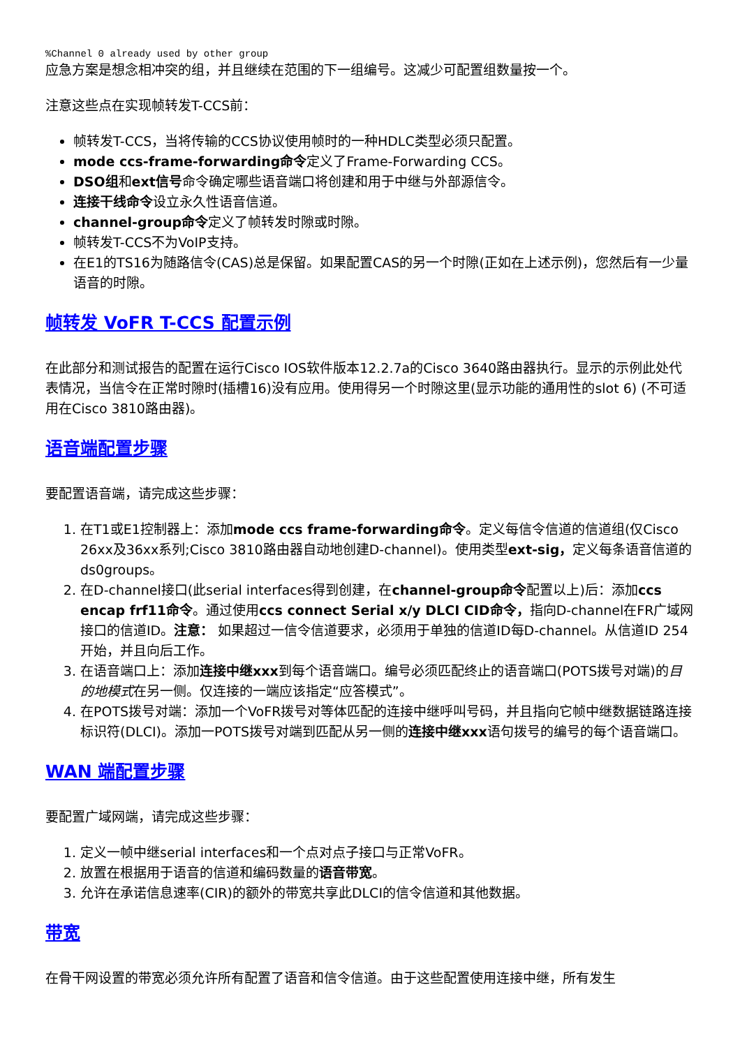%Channel 0 already used by other group
应急方案是想念相冲突的组，并且继续在范围的下一组编号。这减少可配置组数量按一个。
注意这些点在实现帧转发T-CCS前：
帧转发T-CCS，当将传输的CCS协议使用帧时的一种HDLC类型必须只配置。
mode ccs-frame-forwarding命令定义了Frame-Forwarding CCS。
DSO组和ext信号命令确定哪些语音端口将创建和用于中继与外部源信令。
连接干线命令设立永久性语音信道。
channel-group命令定义了帧转发时隙或时隙。
帧转发T-CCS不为VoIP支持。
在E1的TS16为随路信令(CAS)总是保留。如果配置CAS的另一个时隙(正如在上述示例)，您然后有一少量语音的时隙。
帧转发 VoFR T-CCS 配置示例
在此部分和测试报告的配置在运行Cisco IOS软件版本12.2.7a的Cisco 3640路由器执行。显示的示例此处代表情况，当信令在正常时隙时(插槽16)没有应用。使用得另一个时隙这里(显示功能的通用性的slot 6) (不可适用在Cisco 3810路由器)。
语音端配置步骤
要配置语音端，请完成这些步骤：
1. 在T1或E1控制器上：添加mode ccs frame-forwarding命令。定义每信令信道的信道组(仅Cisco 26xx及36xx系列;Cisco 3810路由器自动地创建D-channel)。使用类型ext-sig，定义每条语音信道的ds0groups。
2. 在D-channel接口(此serial interfaces得到创建，在channel-group命令配置以上)后：添加ccs encap frf11命令。通过使用ccs connect Serial x/y DLCI CID命令，指向D-channel在FR广域网接口的信道ID。注意： 如果超过一信令信道要求，必须用于单独的信道ID每D-channel。从信道ID 254开始，并且向后工作。
3. 在语音端口上：添加连接中继xxx到每个语音端口。编号必须匹配终止的语音端口(POTS拨号对端)的目的地模式在另一侧。仅连接的一端应该指定“应答模式”。
4. 在POTS拨号对端：添加一个VoFR拨号对等体匹配的连接中继呼叫号码，并且指向它帧中继数据链路连接标识符(DLCI)。添加一POTS拨号对端到匹配从另一侧的连接中继xxx语句拨号的编号的每个语音端口。
WAN 端配置步骤
要配置广域网端，请完成这些步骤：
1. 定义一帧中继serial interfaces和一个点对点子接口与正常VoFR。
2. 放置在根据用于语音的信道和编码数量的语音带宽。
3. 允许在承诺信息速率(CIR)的额外的带宽共享此DLCI的信令信道和其他数据。
带宽
在骨干网设置的带宽必须允许所有配置了语音和信令信道。由于这些配置使用连接中继，所有发生